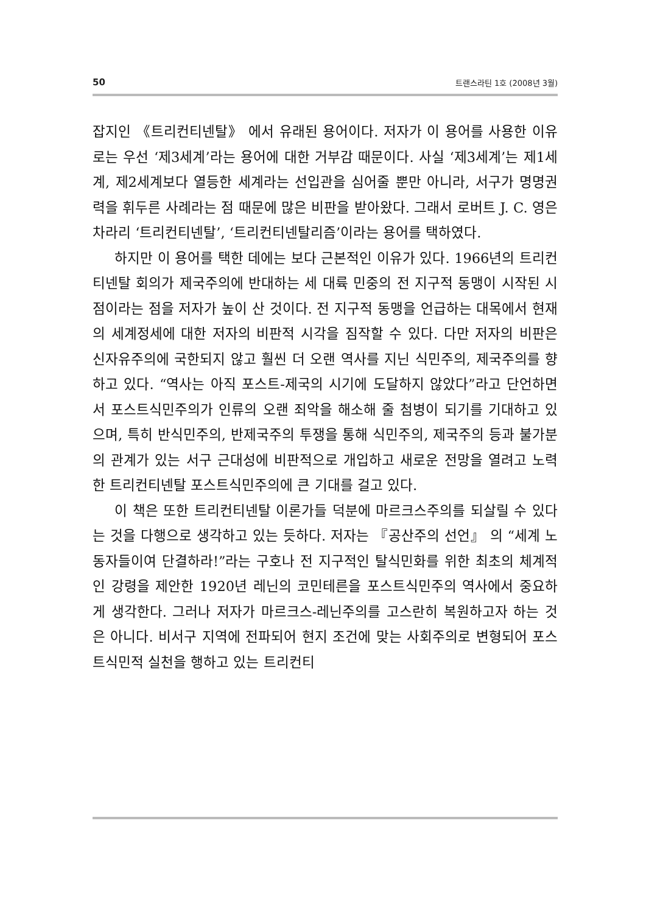50 트랜스라틴 1호 (2008년 3월)
잡지인 《트리컨티넨탈》 에서 유래된 용어이다. 저자가 이 용어를 사용한 이유로는 우선 ‘제3세계’라는 용어에 대한 거부감 때문이다. 사실 ‘제3세계’는 제1세계, 제2세계보다 열등한 세계라는 선입관을 심어줄 뿐만 아니라, 서구가 명명권력을 휘두른 사례라는 점 때문에 많은 비판을 받아왔다. 그래서 로버트 J. C. 영은 차라리 ‘트리컨티넨탈’, ‘트리컨티넨탈리즘’이라는 용어를 택하였다.
하지만 이 용어를 택한 데에는 보다 근본적인 이유가 있다. 1966년의 트리컨티넨탈 회의가 제국주의에 반대하는 세 대륙 민중의 전 지구적 동맹이 시작된 시점이라는 점을 저자가 높이 산 것이다. 전 지구적 동맹을 언급하는 대목에서 현재의 세계정세에 대한 저자의 비판적 시각을 짐작할 수 있다. 다만 저자의 비판은 신자유주의에 국한되지 않고 훨씬 더 오랜 역사를 지닌 식민주의, 제국주의를 향하고 있다. “역사는 아직 포스트-제국의 시기에 도달하지 않았다”라고 단언하면서 포스트식민주의가 인류의 오랜 죄악을 해소해 줄 첨병이 되기를 기대하고 있으며, 특히 반식민주의, 반제국주의 투쟁을 통해 식민주의, 제국주의 등과 불가분의 관계가 있는 서구 근대성에 비판적으로 개입하고 새로운 전망을 열려고 노력한 트리컨티넨탈 포스트식민주의에 큰 기대를 걸고 있다.
이 책은 또한 트리컨티넨탈 이론가들 덕분에 마르크스주의를 되살릴 수 있다는 것을 다행으로 생각하고 있는 듯하다. 저자는 『공산주의 선언』 의 “세계 노동자들이여 단결하라!”라는 구호나 전 지구적인 탈식민화를 위한 최초의 체계적인 강령을 제안한 1920년 레닌의 코민테른을 포스트식민주의 역사에서 중요하게 생각한다. 그러나 저자가 마르크스-레닌주의를 고스란히 복원하고자 하는 것은 아니다. 비서구 지역에 전파되어 현지 조건에 맞는 사회주의로 변형되어 포스트식민적 실천을 행하고 있는 트리컨티